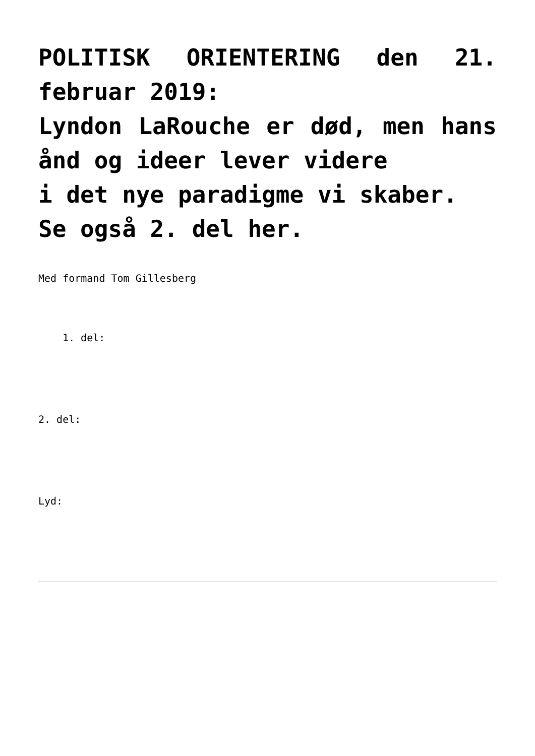POLITISK ORIENTERING den 21. februar 2019:
Lyndon LaRouche er død, men hans ånd og ideer lever videre
i det nye paradigme vi skaber.
Se også 2. del her.
Med formand Tom Gillesberg
1. del:
2. del:
Lyd: